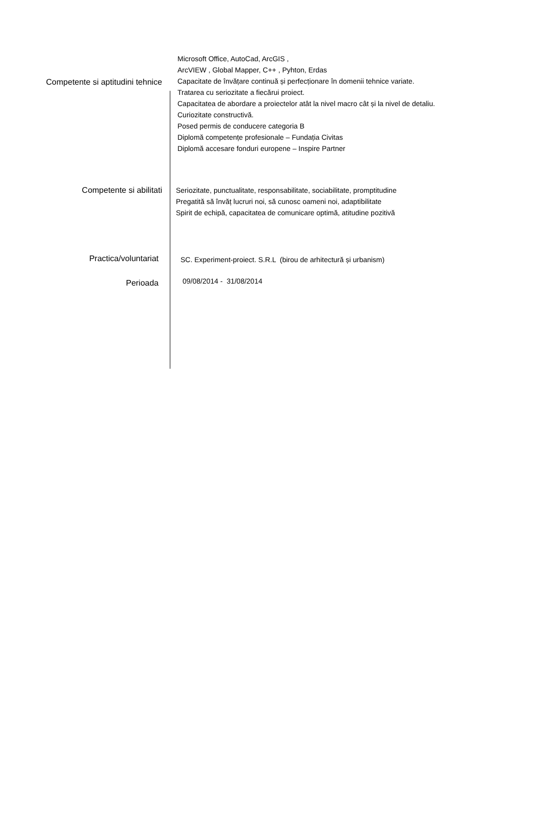Competente si aptitudini tehnice
Microsoft Office, AutoCad, ArcGIS ,
ArcVIEW , Global Mapper, C++ , Pyhton, Erdas
Capacitate de învățare continuă și perfecționare în domenii tehnice variate.
Tratarea cu seriozitate a fiecărui proiect.
Capacitatea de abordare a proiectelor atât la nivel macro cât și la nivel de detaliu.
Curiozitate constructivă.
Posed permis de conducere categoria B
Diplomă competențe profesionale – Fundația Civitas
Diplomă accesare fonduri europene – Inspire Partner
Competente si abilitati
Seriozitate, punctualitate, responsabilitate, sociabilitate, promptitudine
Pregatită să învăț lucruri noi, să cunosc oameni noi, adaptibilitate
Spirit de echipă, capacitatea de comunicare optimă, atitudine pozitivă
Practica/voluntariat
SC. Experiment-proiect. S.R.L (birou de arhitectură și urbanism)
Perioada
09/08/2014 - 31/08/2014